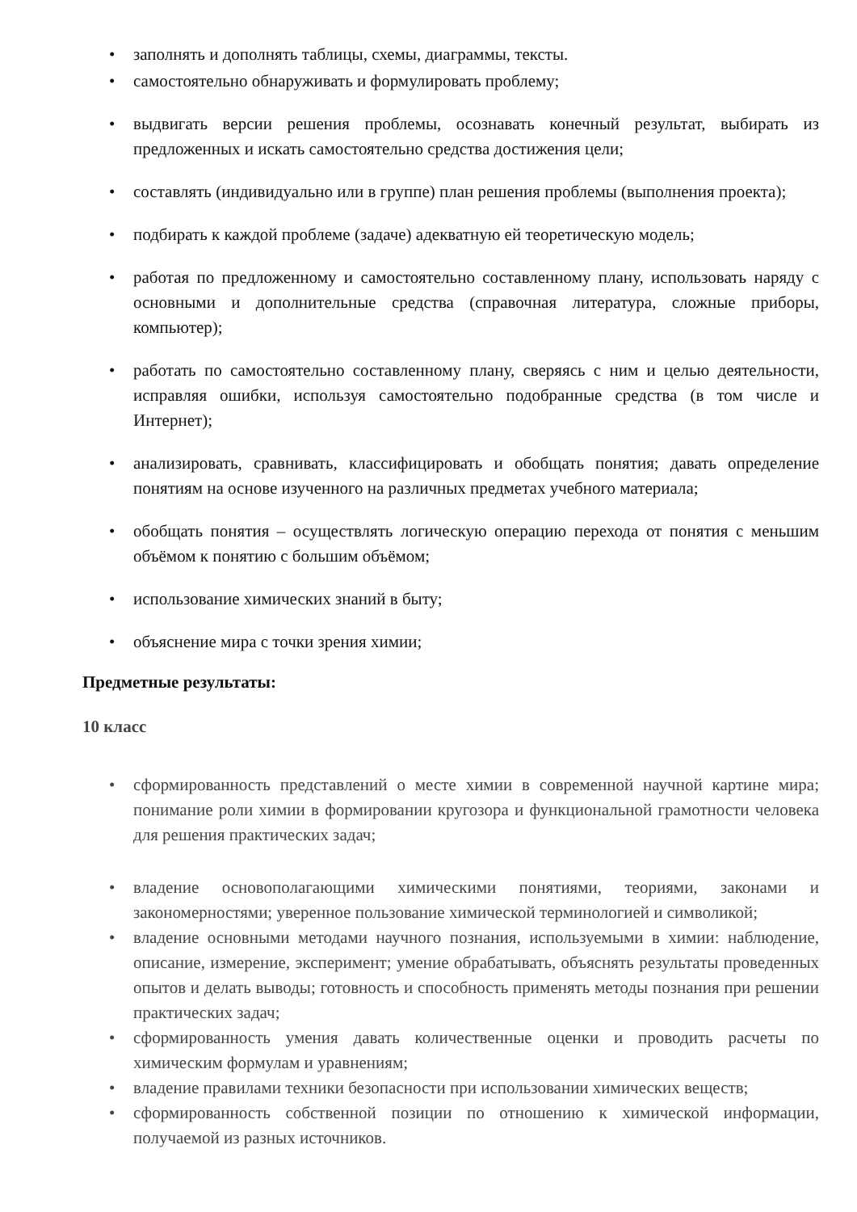• заполнять и дополнять таблицы, схемы, диаграммы, тексты.
• самостоятельно обнаруживать и формулировать проблему;
• выдвигать версии решения проблемы, осознавать конечный результат, выбирать из предложенных и искать самостоятельно средства достижения цели;
• составлять (индивидуально или в группе) план решения проблемы (выполнения проекта);
• подбирать к каждой проблеме (задаче) адекватную ей теоретическую модель;
• работая по предложенному и самостоятельно составленному плану, использовать наряду с основными и дополнительные средства (справочная литература, сложные приборы, компьютер);
• работать по самостоятельно составленному плану, сверяясь с ним и целью деятельности, исправляя ошибки, используя самостоятельно подобранные средства (в том числе и Интернет);
• анализировать, сравнивать, классифицировать и обобщать понятия; давать определение понятиям на основе изученного на различных предметах учебного материала;
• обобщать понятия – осуществлять логическую операцию перехода от понятия с меньшим объёмом к понятию с большим объёмом;
• использование химических знаний в быту;
• объяснение мира с точки зрения химии;
Предметные результаты:
10 класс
• сформированность представлений о месте химии в современной научной картине мира; понимание роли химии в формировании кругозора и функциональной грамотности человека для решения практических задач;
• владение основополагающими химическими понятиями, теориями, законами и закономерностями; уверенное пользование химической терминологией и символикой;
• владение основными методами научного познания, используемыми в химии: наблюдение, описание, измерение, эксперимент; умение обрабатывать, объяснять результаты проведенных опытов и делать выводы; готовность и способность применять методы познания при решении практических задач;
• сформированность умения давать количественные оценки и проводить расчеты по химическим формулам и уравнениям;
• владение правилами техники безопасности при использовании химических веществ;
• сформированность собственной позиции по отношению к химической информации, получаемой из разных источников.